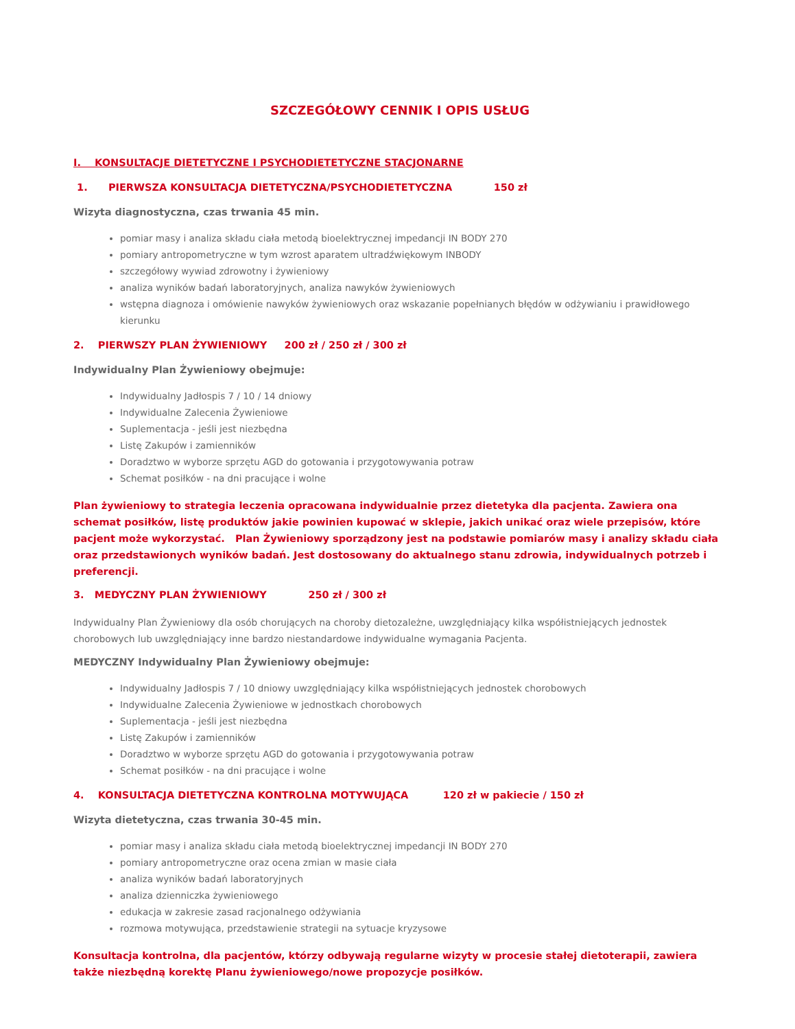SZCZEGÓŁOWY CENNIK I OPIS USŁUG
I. KONSULTACJE DIETETYCZNE I PSYCHODIETETYCZNE STACJONARNE
1. PIERWSZA KONSULTACJA DIETETYCZNA/PSYCHODIETETYCZNA 150 zł
Wizyta diagnostyczna, czas trwania 45 min.
pomiar masy i analiza składu ciała metodą bioelektrycznej impedancji IN BODY 270
pomiary antropometryczne w tym wzrost aparatem ultradźwiękowym INBODY
szczegółowy wywiad zdrowotny i żywieniowy
analiza wyników badań laboratoryjnych, analiza nawyków żywieniowych
wstępna diagnoza i omówienie nawyków żywieniowych oraz wskazanie popełnianych błędów w odżywianiu i prawidłowego kierunku
2. PIERWSZY PLAN ŻYWIENIOWY 200 zł / 250 zł / 300 zł
Indywidualny Plan Żywieniowy obejmuje:
Indywidualny Jadłospis 7 / 10 / 14 dniowy
Indywidualne Zalecenia Żywieniowe
Suplementacja - jeśli jest niezbędna
Listę Zakupów i zamienników
Doradztwo w wyborze sprzętu AGD do gotowania i przygotowywania potraw
Schemat posiłków - na dni pracujące i wolne
Plan żywieniowy to strategia leczenia opracowana indywidualnie przez dietetyka dla pacjenta. Zawiera ona schemat posiłków, listę produktów jakie powinien kupować w sklepie, jakich unikać oraz wiele przepisów, które pacjent może wykorzystać. Plan Żywieniowy sporządzony jest na podstawie pomiarów masy i analizy składu ciała oraz przedstawionych wyników badań. Jest dostosowany do aktualnego stanu zdrowia, indywidualnych potrzeb i preferencji.
3. MEDYCZNY PLAN ŻYWIENIOWY 250 zł / 300 zł
Indywidualny Plan Żywieniowy dla osób chorujących na choroby dietozależne, uwzględniający kilka współistniejących jednostek chorobowych lub uwzględniający inne bardzo niestandardowe indywidualne wymagania Pacjenta.
MEDYCZNY Indywidualny Plan Żywieniowy obejmuje:
Indywidualny Jadłospis 7 / 10 dniowy uwzględniający kilka współistniejących jednostek chorobowych
Indywidualne Zalecenia Żywieniowe w jednostkach chorobowych
Suplementacja - jeśli jest niezbędna
Listę Zakupów i zamienników
Doradztwo w wyborze sprzętu AGD do gotowania i przygotowywania potraw
Schemat posiłków - na dni pracujące i wolne
4. KONSULTACJA DIETETYCZNA KONTROLNA MOTYWUJĄCA 120 zł w pakiecie / 150 zł
Wizyta dietetyczna, czas trwania 30-45 min.
pomiar masy i analiza składu ciała metodą bioelektrycznej impedancji IN BODY 270
pomiary antropometryczne oraz ocena zmian w masie ciała
analiza wyników badań laboratoryjnych
analiza dzienniczka żywieniowego
edukacja w zakresie zasad racjonalnego odżywiania
rozmowa motywująca, przedstawienie strategii na sytuacje kryzysowe
Konsultacja kontrolna, dla pacjentów, którzy odbywają regularne wizyty w procesie stałej dietoterapii, zawiera także niezbędną korektę Planu żywieniowego/nowe propozycje posiłków.